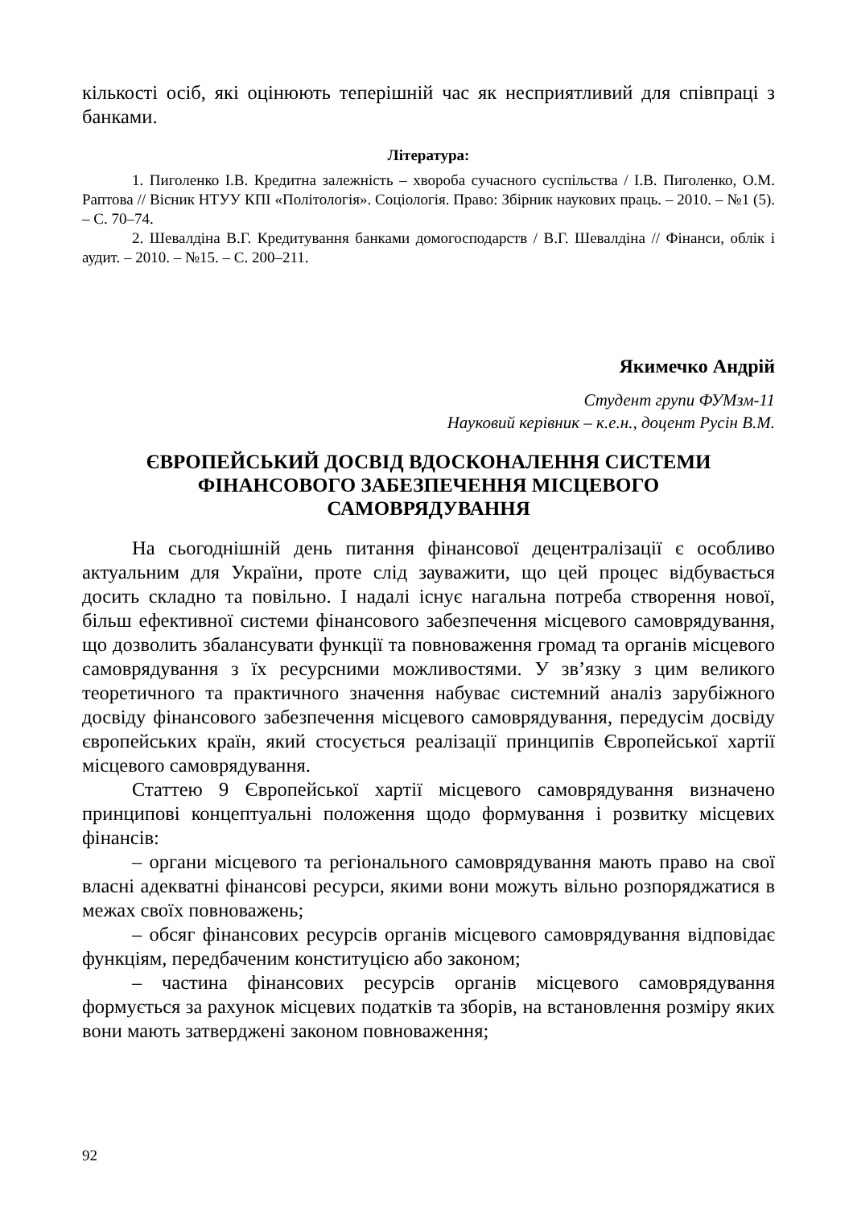кількості осіб, які оцінюють теперішній час як несприятливий для співпраці з банками.
Література:
1. Пиголенко І.В. Кредитна залежність – хвороба сучасного суспільства / І.В. Пиголенко, О.М. Раптова // Вісник НТУУ КПІ «Політологія». Соціологія. Право: Збірник наукових праць. – 2010. – №1 (5). – С. 70–74.
2. Шевалдіна В.Г. Кредитування банками домогосподарств / В.Г. Шевалдіна // Фінанси, облік і аудит. – 2010. – №15. – С. 200–211.
Якимечко Андрій
Студент групи ФУМзм-11
Науковий керівник – к.е.н., доцент Русін В.М.
ЄВРОПЕЙСЬКИЙ ДОСВІД ВДОСКОНАЛЕННЯ СИСТЕМИ
ФІНАНСОВОГО ЗАБЕЗПЕЧЕННЯ МІСЦЕВОГО
САМОВРЯДУВАННЯ
На сьогоднішній день питання фінансової децентралізації є особливо актуальним для України, проте слід зауважити, що цей процес відбувається досить складно та повільно. І надалі існує нагальна потреба створення нової, більш ефективної системи фінансового забезпечення місцевого самоврядування, що дозволить збалансувати функції та повноваження громад та органів місцевого самоврядування з їх ресурсними можливостями. У зв’язку з цим великого теоретичного та практичного значення набуває системний аналіз зарубіжного досвіду фінансового забезпечення місцевого самоврядування, передусім досвіду європейських країн, який стосується реалізації принципів Європейської хартії місцевого самоврядування.
Статтею 9 Європейської хартії місцевого самоврядування визначено принципові концептуальні положення щодо формування і розвитку місцевих фінансів:
– органи місцевого та регіонального самоврядування мають право на свої власні адекватні фінансові ресурси, якими вони можуть вільно розпоряджатися в межах своїх повноважень;
– обсяг фінансових ресурсів органів місцевого самоврядування відповідає функціям, передбаченим конституцією або законом;
– частина фінансових ресурсів органів місцевого самоврядування формується за рахунок місцевих податків та зборів, на встановлення розміру яких вони мають затверджені законом повноваження;
92